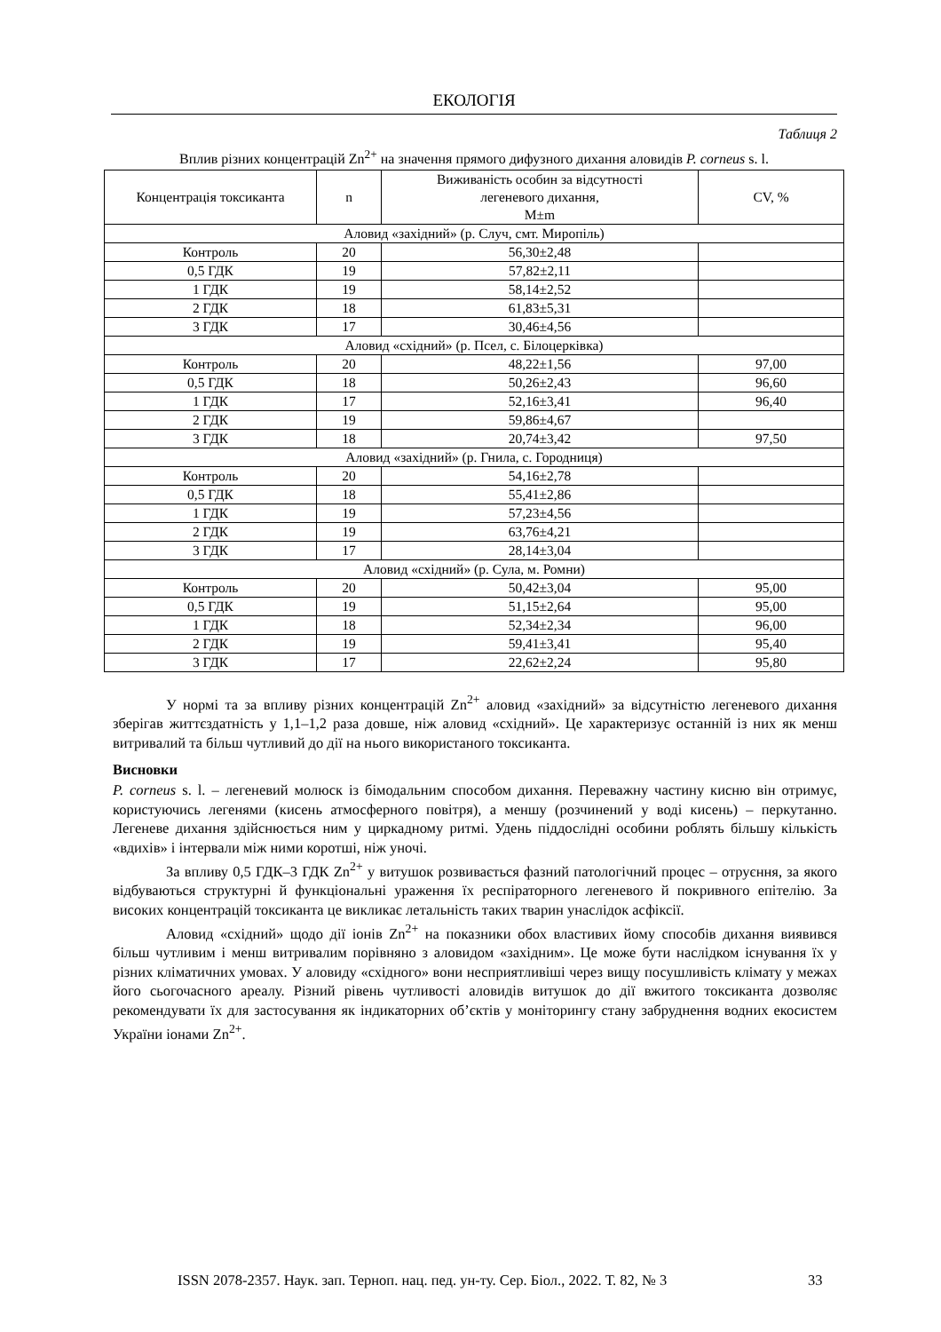ЕКОЛОГІЯ
Таблиця 2
Вплив різних концентрацій Zn<sup>2+</sup> на значення прямого дифузного дихання аловидів P. corneus s. l.
| Концентрація токсиканта | n | Виживаність особин за відсутності легеневого дихання, M±m | CV, % |
| --- | --- | --- | --- |
| Аловид «західний» (р. Случ, смт. Миропіль) | | | |
| Контроль | 20 | 56,30±2,48 | |
| 0,5 ГДК | 19 | 57,82±2,11 | |
| 1 ГДК | 19 | 58,14±2,52 | |
| 2 ГДК | 18 | 61,83±5,31 | |
| 3 ГДК | 17 | 30,46±4,56 | |
| Аловид «східний» (р. Псел, с. Білоцерківка) | | | |
| Контроль | 20 | 48,22±1,56 | 97,00 |
| 0,5 ГДК | 18 | 50,26±2,43 | 96,60 |
| 1 ГДК | 17 | 52,16±3,41 | 96,40 |
| 2 ГДК | 19 | 59,86±4,67 | |
| 3 ГДК | 18 | 20,74±3,42 | 97,50 |
| Аловид «західний» (р. Гнила, с. Городниця) | | | |
| Контроль | 20 | 54,16±2,78 | |
| 0,5 ГДК | 18 | 55,41±2,86 | |
| 1 ГДК | 19 | 57,23±4,56 | |
| 2 ГДК | 19 | 63,76±4,21 | |
| 3 ГДК | 17 | 28,14±3,04 | |
| Аловид «східний» (р. Сула, м. Ромни) | | | |
| Контроль | 20 | 50,42±3,04 | 95,00 |
| 0,5 ГДК | 19 | 51,15±2,64 | 95,00 |
| 1 ГДК | 18 | 52,34±2,34 | 96,00 |
| 2 ГДК | 19 | 59,41±3,41 | 95,40 |
| 3 ГДК | 17 | 22,62±2,24 | 95,80 |
У нормі та за впливу різних концентрацій Zn<sup>2+</sup> аловид «західний» за відсутністю легеневого дихання зберігав життєздатність у 1,1–1,2 раза довше, ніж аловид «східний». Це характеризує останній із них як менш витривалий та більш чутливий до дії на нього використаного токсиканта.
Висновки
P. corneus s. l. – легеневий молюск із бімодальним способом дихання. Переважну частину кисню він отримує, користуючись легенями (кисень атмосферного повітря), а меншу (розчинений у воді кисень) – перкутанно. Легеневе дихання здійснюється ним у циркадному ритмі. Удень піддослідні особини роблять більшу кількість «вдихів» і інтервали між ними коротші, ніж уночі.
За впливу 0,5 ГДК–3 ГДК Zn<sup>2+</sup> у витушок розвивається фазний патологічний процес – отруєння, за якого відбуваються структурні й функціональні ураження їх респіраторного легеневого й покривного епітелію. За високих концентрацій токсиканта це викликає летальність таких тварин унаслідок асфіксії.
Аловид «східний» щодо дії іонів Zn<sup>2+</sup> на показники обох властивих йому способів дихання виявився більш чутливим і менш витривалим порівняно з аловидом «західним». Це може бути наслідком існування їх у різних кліматичних умовах. У аловиду «східного» вони несприятливіші через вищу посушливість клімату у межах його сьогочасного ареалу. Різний рівень чутливості аловидів витушок до дії вжитого токсиканта дозволяє рекомендувати їх для застосування як індикаторних об’єктів у моніторингу стану забруднення водних екосистем України іонами Zn<sup>2+</sup>.
ISSN 2078-2357. Наук. зап. Терноп. нац. пед. ун-ту. Сер. Біол., 2022. Т. 82, № 3
33